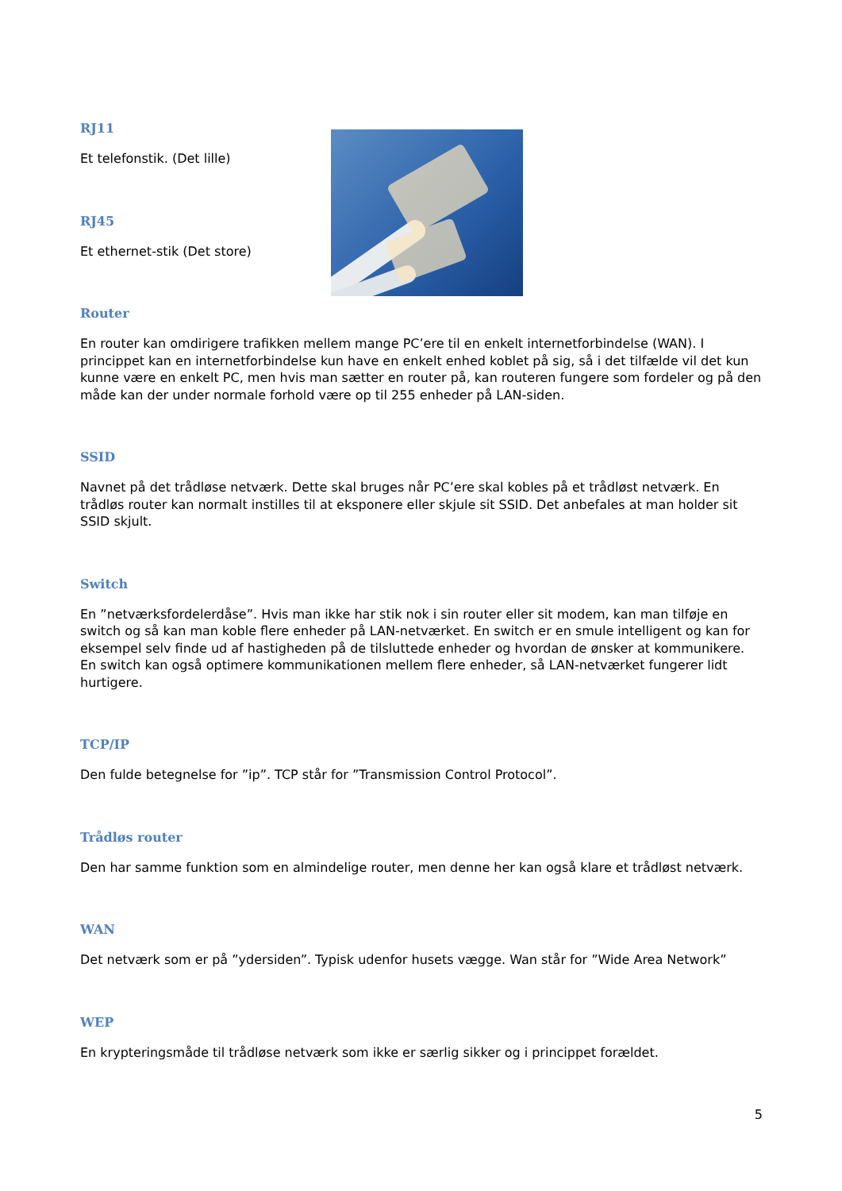RJ11
Et telefonstik. (Det lille)
RJ45
Et ethernet-stik (Det store)
Router
En router kan omdirigere trafikken mellem mange PC’ere til en enkelt internetforbindelse (WAN). I princippet kan en internetforbindelse kun have en enkelt enhed koblet på sig, så i det tilfælde vil det kun kunne være en enkelt PC, men hvis man sætter en router på, kan routeren fungere som fordeler og på den måde kan der under normale forhold være op til 255 enheder på LAN-siden.
SSID
Navnet på det trådløse netværk. Dette skal bruges når PC’ere skal kobles på et trådløst netværk. En trådløs router kan normalt instilles til at eksponere eller skjule sit SSID. Det anbefales at man holder sit SSID skjult.
Switch
En ”netværksfordelerdåse”. Hvis man ikke har stik nok i sin router eller sit modem, kan man tilføje en switch og så kan man koble flere enheder på LAN-netværket. En switch er en smule intelligent og kan for eksempel selv finde ud af hastigheden på de tilsluttede enheder og hvordan de ønsker at kommunikere. En switch kan også optimere kommunikationen mellem flere enheder, så LAN-netværket fungerer lidt hurtigere.
TCP/IP
Den fulde betegnelse for ”ip”. TCP står for ”Transmission Control Protocol”.
Trådløs router
Den har samme funktion som en almindelige router, men denne her kan også klare et trådløst netværk.
WAN
Det netværk som er på ”ydersiden”. Typisk udenfor husets vægge. Wan står for ”Wide Area Network”
WEP
En krypteringsmåde til trådløse netværk som ikke er særlig sikker og i princippet forældet.
5